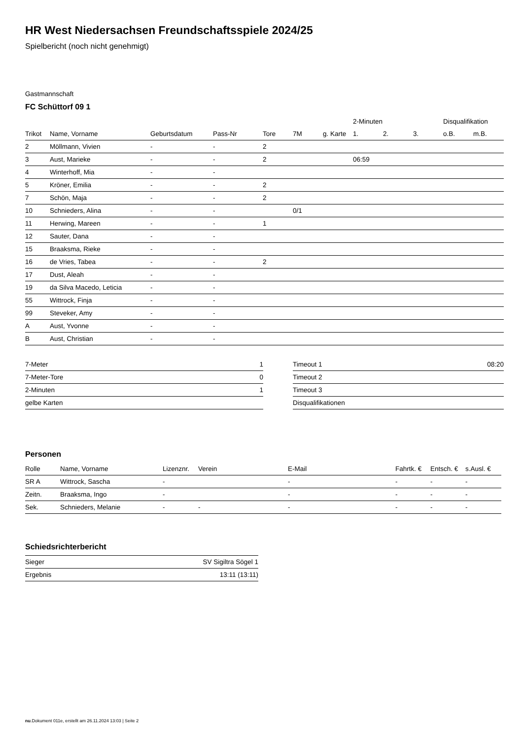HR West Niedersachsen Freundschaftsspiele 2024/25
Spielbericht (noch nicht genehmigt)
Gastmannschaft
FC Schüttorf 09 1
| | | | | | | | 2-Minuten | | | Disqualifikation | |
| --- | --- | --- | --- | --- | --- | --- | --- | --- | --- | --- | --- |
| Trikot | Name, Vorname | Geburtsdatum | Pass-Nr | Tore | 7M | g. Karte | 1. | 2. | 3. | o.B. | m.B. |
| 2 | Möllmann, Vivien | - | - | 2 | | | | | | | |
| 3 | Aust, Marieke | - | - | 2 | | | 06:59 | | | | |
| 4 | Winterhoff, Mia | - | - | | | | | | | | |
| 5 | Kröner, Emilia | - | - | 2 | | | | | | | |
| 7 | Schön, Maja | - | - | 2 | | | | | | | |
| 10 | Schnieders, Alina | - | - | | 0/1 | | | | | | |
| 11 | Herwing, Mareen | - | - | 1 | | | | | | | |
| 12 | Sauter, Dana | - | - | | | | | | | | |
| 15 | Braaksma, Rieke | - | - | | | | | | | | |
| 16 | de Vries, Tabea | - | - | 2 | | | | | | | |
| 17 | Dust, Aleah | - | - | | | | | | | | |
| 19 | da Silva Macedo, Leticia | - | - | | | | | | | | |
| 55 | Wittrock, Finja | - | - | | | | | | | | |
| 99 | Steveker, Amy | - | - | | | | | | | | |
| A | Aust, Yvonne | - | - | | | | | | | | |
| B | Aust, Christian | - | - | | | | | | | | |
| 7-Meter | 1 |
| 7-Meter-Tore | 0 |
| 2-Minuten | 1 |
| gelbe Karten | |
| Timeout 1 | 08:20 |
| Timeout 2 | |
| Timeout 3 | |
| Disqualifikationen | |
Personen
| Rolle | Name, Vorname | Lizenznr. | Verein | E-Mail | Fahrtk. € | Entsch. € | s.Ausl. € |
| --- | --- | --- | --- | --- | --- | --- | --- |
| SR A | Wittrock, Sascha | - | | - | - | - | - |
| Zeitn. | Braaksma, Ingo | - | | - | - | - | - |
| Sek. | Schnieders, Melanie | - | - | - | - | - | - |
Schiedsrichterbericht
| Sieger | SV Sigiltra Sögel 1 |
| Ergebnis | 13:11 (13:11) |
nu.Dokument 011e, erstellt am 26.11.2024 13:03 | Seite 2